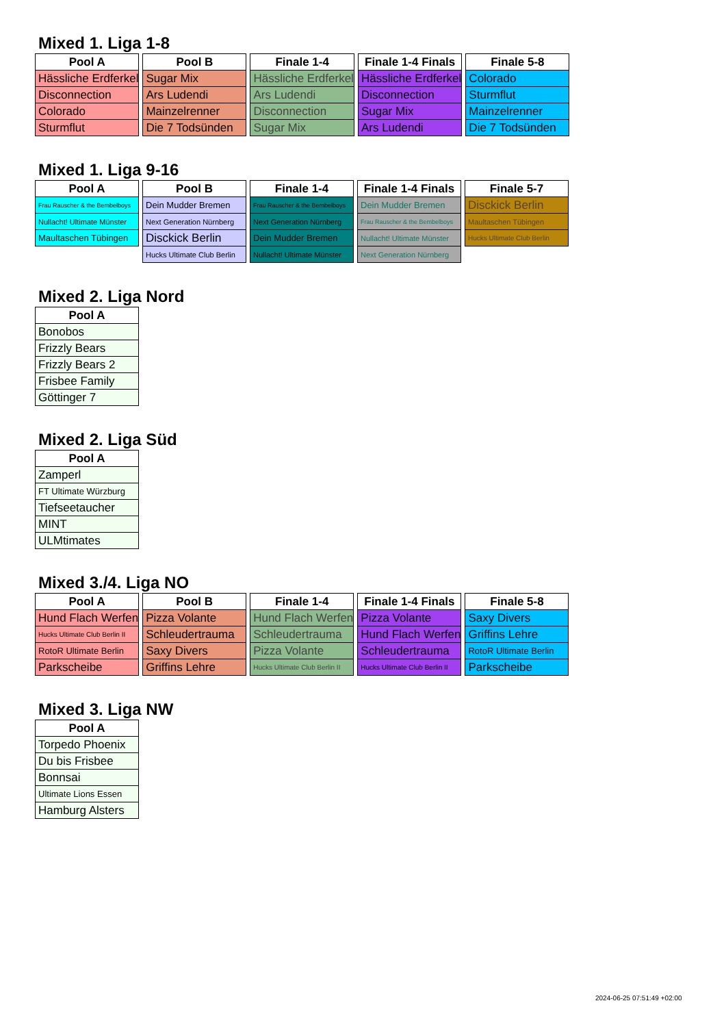Mixed 1. Liga 1-8
| Pool A |
| --- |
| Hässliche Erdferkel |
| Disconnection |
| Colorado |
| Sturmflut |
| Pool B |
| --- |
| Sugar Mix |
| Ars Ludendi |
| Mainzelrenner |
| Die 7 Todsünden |
| Finale 1-4 |
| --- |
| Hässliche Erdferkel |
| Ars Ludendi |
| Disconnection |
| Sugar Mix |
| Finale 1-4 Finals |
| --- |
| Hässliche Erdferkel |
| Disconnection |
| Sugar Mix |
| Ars Ludendi |
| Finale 5-8 |
| --- |
| Colorado |
| Sturmflut |
| Mainzelrenner |
| Die 7 Todsünden |
Mixed 1. Liga 9-16
| Pool A |
| --- |
| Frau Rauscher & the Bembelboys |
| Nullacht! Ultimate Münster |
| Maultaschen Tübingen |
| Pool B |
| --- |
| Dein Mudder Bremen |
| Next Generation Nürnberg |
| Disckick Berlin |
| Hucks Ultimate Club Berlin |
| Finale 1-4 |
| --- |
| Frau Rauscher & the Bembelboys |
| Next Generation Nürnberg |
| Dein Mudder Bremen |
| Nullacht! Ultimate Münster |
| Finale 1-4 Finals |
| --- |
| Dein Mudder Bremen |
| Frau Rauscher & the Bembelboys |
| Nullacht! Ultimate Münster |
| Next Generation Nürnberg |
| Finale 5-7 |
| --- |
| Disckick Berlin |
| Maultaschen Tübingen |
| Hucks Ultimate Club Berlin |
Mixed 2. Liga Nord
| Pool A |
| --- |
| Bonobos |
| Frizzly Bears |
| Frizzly Bears 2 |
| Frisbee Family |
| Göttinger 7 |
Mixed 2. Liga Süd
| Pool A |
| --- |
| Zamperl |
| FT Ultimate Würzburg |
| Tiefseetaucher |
| MINT |
| ULMtimates |
Mixed 3./4. Liga NO
| Pool A |
| --- |
| Hund Flach Werfen |
| Hucks Ultimate Club Berlin II |
| RotoR Ultimate Berlin |
| Parkscheibe |
| Pool B |
| --- |
| Pizza Volante |
| Schleudertrauma |
| Saxy Divers |
| Griffins Lehre |
| Finale 1-4 |
| --- |
| Hund Flach Werfen |
| Schleudertrauma |
| Pizza Volante |
| Hucks Ultimate Club Berlin II |
| Finale 1-4 Finals |
| --- |
| Pizza Volante |
| Hund Flach Werfen |
| Schleudertrauma |
| Hucks Ultimate Club Berlin II |
| Finale 5-8 |
| --- |
| Saxy Divers |
| Griffins Lehre |
| RotoR Ultimate Berlin |
| Parkscheibe |
Mixed 3. Liga NW
| Pool A |
| --- |
| Torpedo Phoenix |
| Du bis Frisbee |
| Bonnsai |
| Ultimate Lions Essen |
| Hamburg Alsters |
2024-06-25 07:51:49 +02:00